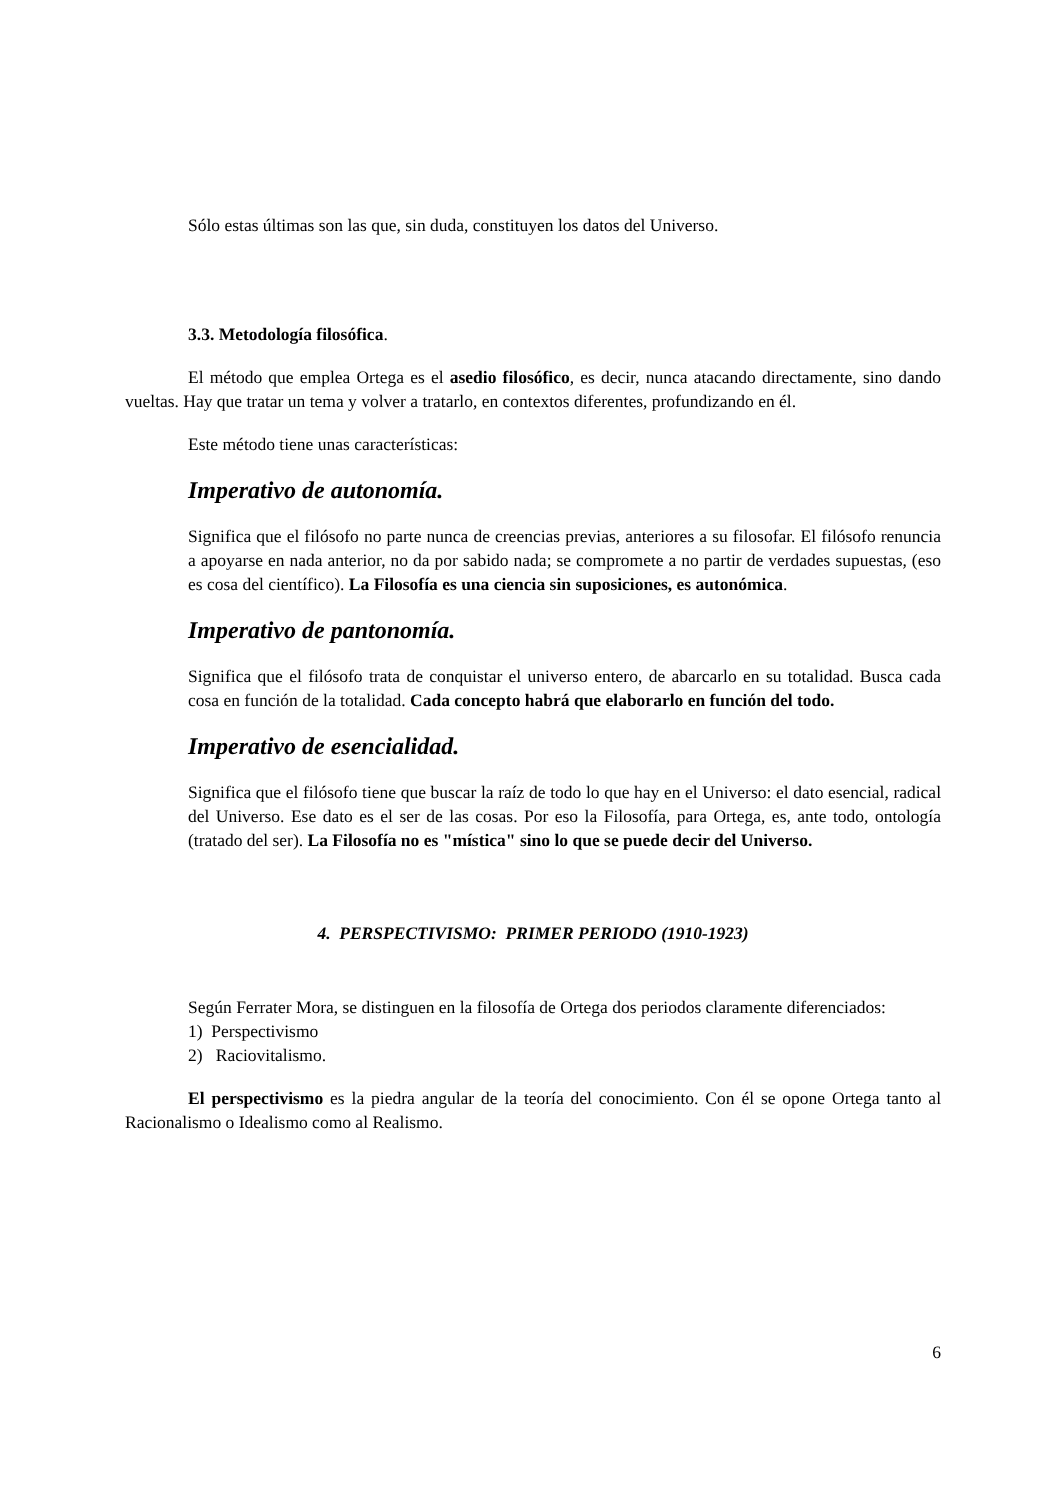Sólo estas últimas son las que, sin duda, constituyen los datos del Universo.
3.3. Metodología filosófica.
El método que emplea Ortega es el asedio filosófico, es decir, nunca atacando directamente, sino dando vueltas. Hay que tratar un tema y volver a tratarlo, en contextos diferentes, profundizando en él.
Este método tiene unas características:
Imperativo de autonomía.
Significa que el filósofo no parte nunca de creencias previas, anteriores a su filosofar. El filósofo renuncia a apoyarse en nada anterior, no da por sabido nada; se compromete a no partir de verdades supuestas, (eso es cosa del científico). La Filosofía es una ciencia sin suposiciones, es autonómica.
Imperativo de pantonomía.
Significa que el filósofo trata de conquistar el universo entero, de abarcarlo en su totalidad. Busca cada cosa en función de la totalidad. Cada concepto habrá que elaborarlo en función del todo.
Imperativo de esencialidad.
Significa que el filósofo tiene que buscar la raíz de todo lo que hay en el Universo: el dato esencial, radical del Universo. Ese dato es el ser de las cosas. Por eso la Filosofía, para Ortega, es, ante todo, ontología (tratado del ser). La Filosofía no es "mística" sino lo que se puede decir del Universo.
4. PERSPECTIVISMO: PRIMER PERIODO (1910-1923)
Según Ferrater Mora, se distinguen en la filosofía de Ortega dos periodos claramente diferenciados:
1) Perspectivismo
2) Raciovitalismo.
El perspectivismo es la piedra angular de la teoría del conocimiento. Con él se opone Ortega tanto al Racionalismo o Idealismo como al Realismo.
6